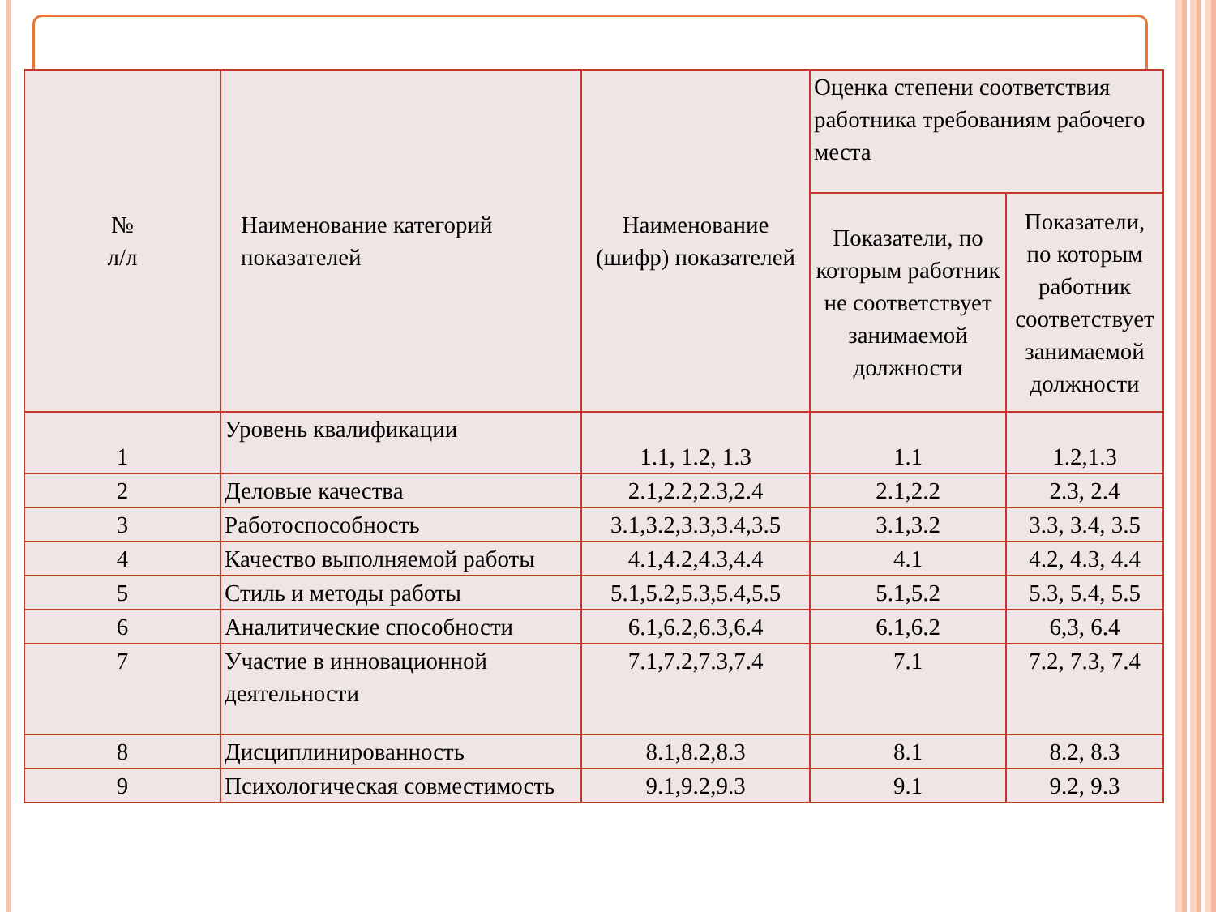| № л/л | Наименование категорий показателей | Наименование (шифр) показателей | Оценка степени соответствия работника требованиям рабочего места | |
| --- | --- | --- | --- | --- |
| | | | Показатели, по которым работник не соответствует занимаемой должности | Показатели, по которым работник соответствует занимаемой должности |
| 1 | Уровень квалификации | 1.1, 1.2, 1.3 | 1.1 | 1.2,1.3 |
| 2 | Деловые качества | 2.1,2.2,2.3,2.4 | 2.1,2.2 | 2.3, 2.4 |
| 3 | Работоспособность | 3.1,3.2,3.3,3.4,3.5 | 3.1,3.2 | 3.3, 3.4, 3.5 |
| 4 | Качество выполняемой работы | 4.1,4.2,4.3,4.4 | 4.1 | 4.2, 4.3, 4.4 |
| 5 | Стиль и методы работы | 5.1,5.2,5.3,5.4,5.5 | 5.1,5.2 | 5.3, 5.4, 5.5 |
| 6 | Аналитические способности | 6.1,6.2,6.3,6.4 | 6.1,6.2 | 6,3, 6.4 |
| 7 | Участие в инновационной деятельности | 7.1,7.2,7.3,7.4 | 7.1 | 7.2, 7.3, 7.4 |
| 8 | Дисциплинированность | 8.1,8.2,8.3 | 8.1 | 8.2, 8.3 |
| 9 | Психологическая совместимость | 9.1,9.2,9.3 | 9.1 | 9.2, 9.3 |